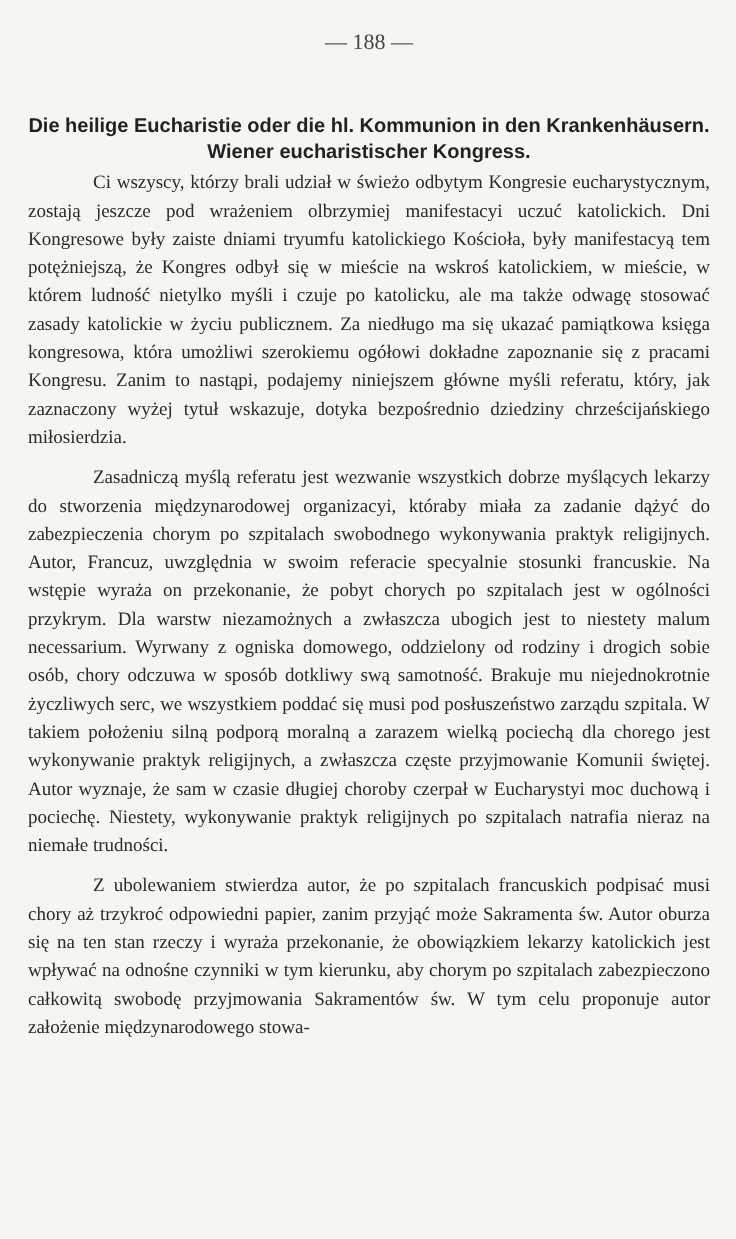— 188 —
Die heilige Eucharistie oder die hl. Kommunion in den Krankenhäusern. Wiener eucharistischer Kongress.
Ci wszyscy, którzy brali udział w świeżo odbytym Kongresie eucharystycznym, zostają jeszcze pod wrażeniem olbrzymiej manifestacyi uczuć katolickich. Dni Kongresowe były zaiste dniami tryumfu katolickiego Kościoła, były manifestacyą tem potężniejszą, że Kongres odbył się w mieście na wskroś katolickiem, w mieście, w którem ludność nietylko myśli i czuje po katolicku, ale ma także odwagę stosować zasady katolickie w życiu publicznem. Za niedługo ma się ukazać pamiątkowa księga kongresowa, która umożliwi szerokiemu ogółowi dokładne zapoznanie się z pracami Kongresu. Zanim to nastąpi, podajemy niniejszem główne myśli referatu, który, jak zaznaczony wyżej tytuł wskazuje, dotyka bezpośrednio dziedziny chrześcijańskiego miłosierdzia.
Zasadniczą myślą referatu jest wezwanie wszystkich dobrze myślących lekarzy do stworzenia międzynarodowej organizacyi, któraby miała za zadanie dążyć do zabezpieczenia chorym po szpitalach swobodnego wykonywania praktyk religijnych. Autor, Francuz, uwzględnia w swoim referacie specyalnie stosunki francuskie. Na wstępie wyraża on przekonanie, że pobyt chorych po szpitalach jest w ogólności przykrym. Dla warstw niezamożnych a zwłaszcza ubogich jest to niestety malum necessarium. Wyrwany z ogniska domowego, oddzielony od rodziny i drogich sobie osób, chory odczuwa w sposób dotkliwy swą samotność. Brakuje mu niejednokrotnie życzliwych serc, we wszystkiem poddać się musi pod posłuszeństwo zarządu szpitala. W takiem położeniu silną podporą moralną a zarazem wielką pociechą dla chorego jest wykonywanie praktyk religijnych, a zwłaszcza częste przyjmowanie Komunii świętej. Autor wyznaje, że sam w czasie długiej choroby czerpał w Eucharystyi moc duchową i pociechę. Niestety, wykonywanie praktyk religijnych po szpitalach natrafia nieraz na niemałe trudności.
Z ubolewaniem stwierdza autor, że po szpitalach francuskich podpisać musi chory aż trzykroć odpowiedni papier, zanim przyjąć może Sakramenta św. Autor oburza się na ten stan rzeczy i wyraża przekonanie, że obowiązkiem lekarzy katolickich jest wpływać na odnośne czynniki w tym kierunku, aby chorym po szpitalach zabezpieczono całkowitą swobodę przyjmowania Sakramentów św. W tym celu proponuje autor założenie międzynarodowego stowa-